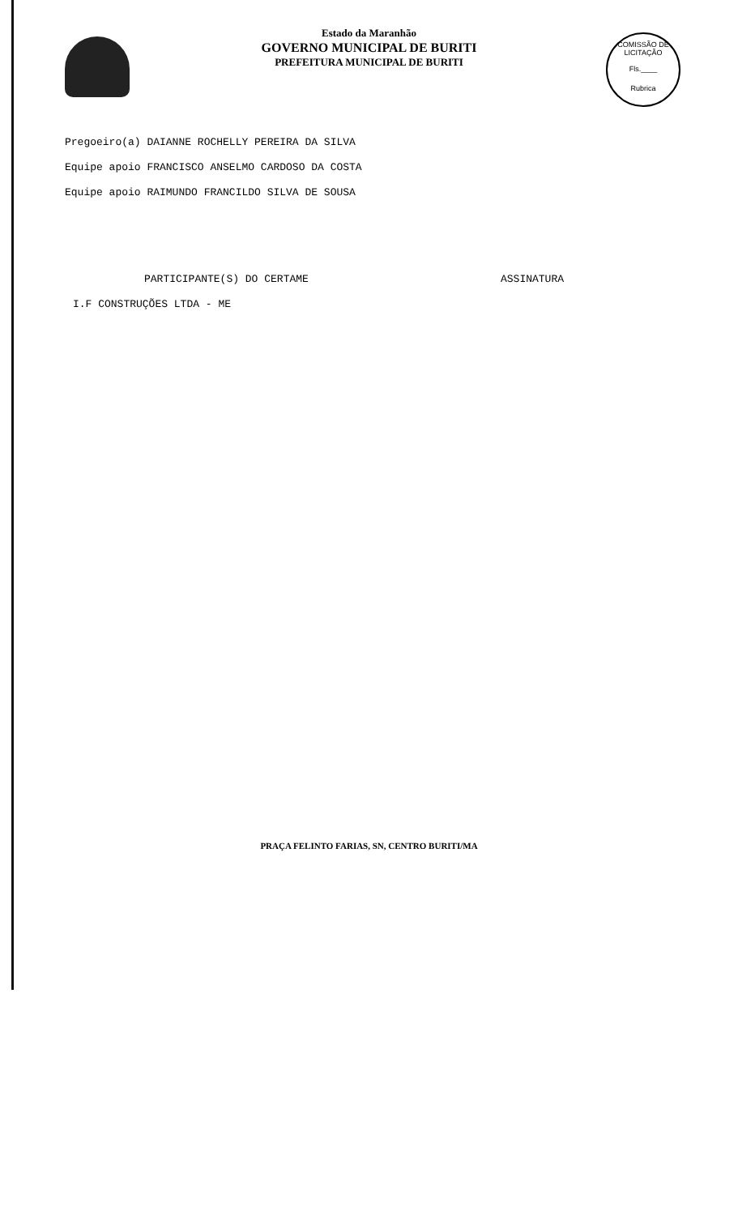COMISSÃO DE LICITAÇÃO
Fls.____
Rubrica
Estado da Maranhão
GOVERNO MUNICIPAL DE BURITI
PREFEITURA MUNICIPAL DE BURITI
Pregoeiro(a) DAIANNE ROCHELLY PEREIRA DA SILVA
Equipe apoio FRANCISCO ANSELMO CARDOSO DA COSTA
Equipe apoio RAIMUNDO FRANCILDO SILVA DE SOUSA
PARTICIPANTE(S) DO CERTAME ASSINATURA
I.F CONSTRUÇÕES LTDA - ME
PRAÇA FELINTO FARIAS, SN, CENTRO BURITI/MA